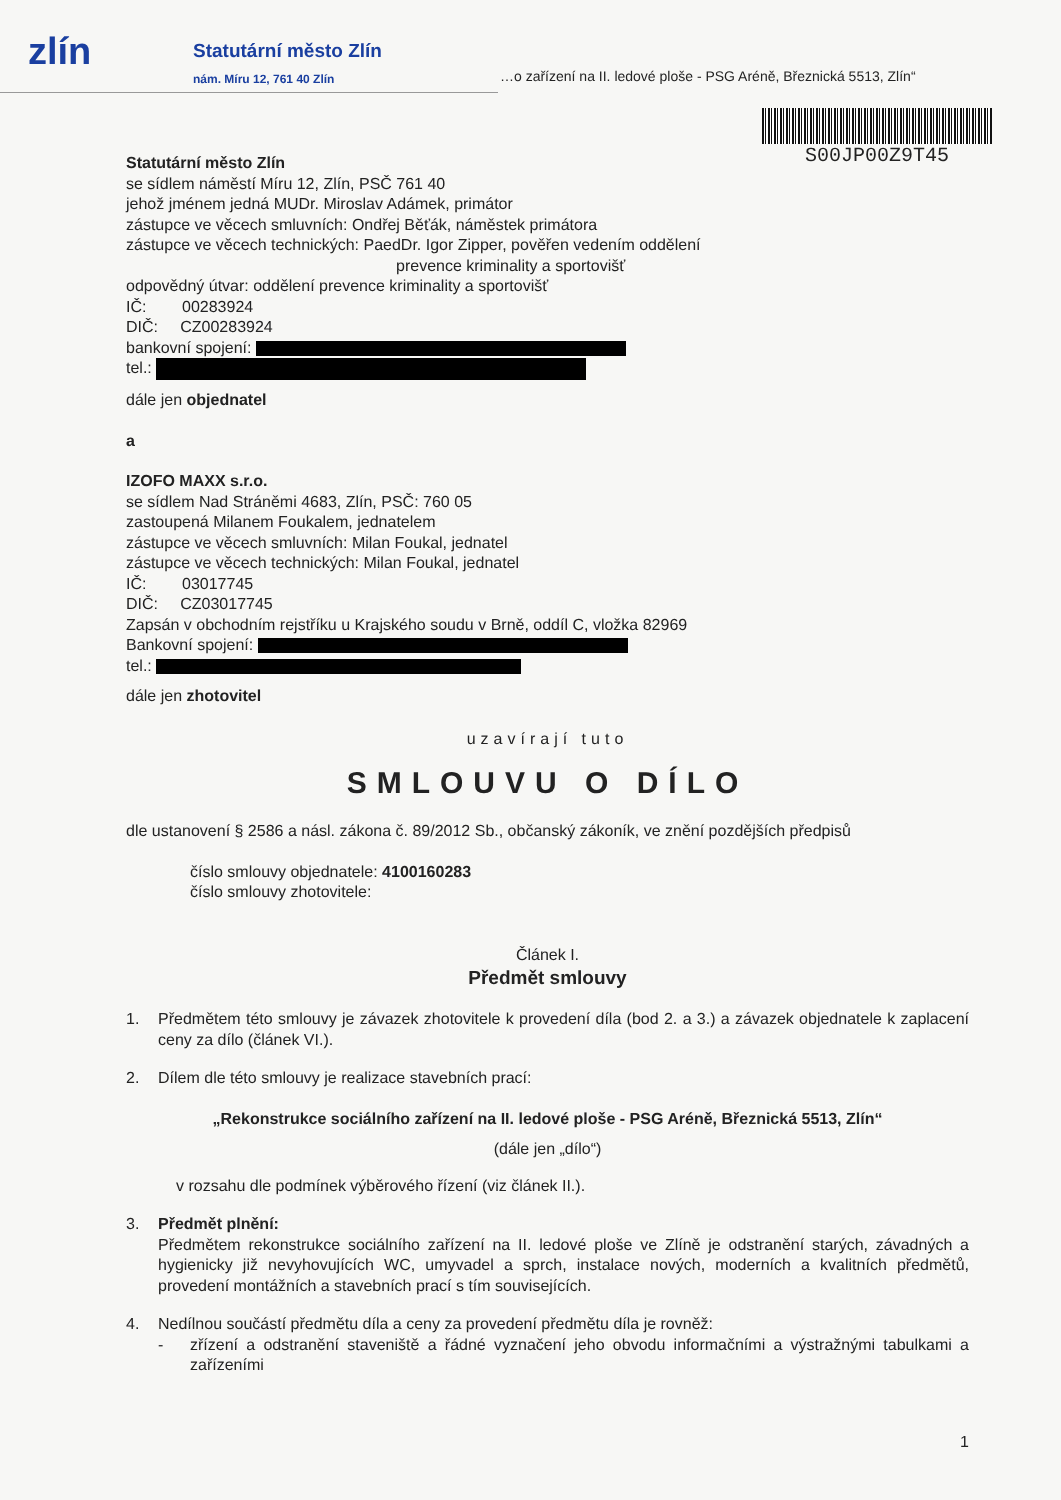zlín
Statutární město Zlín
nám. Míru 12, 761 40 Zlín
…o zařízení na II. ledové ploše - PSG Aréně, Březnická 5513, Zlín“
S00JP00Z9T45
Statutární město Zlín
se sídlem náměstí Míru 12, Zlín, PSČ 761 40
jehož jménem jedná MUDr. Miroslav Adámek, primátor
zástupce ve věcech smluvních: Ondřej Běťák, náměstek primátora
zástupce ve věcech technických: PaedDr. Igor Zipper, pověřen vedením oddělení
prevence kriminality a sportovišť
odpovědný útvar: oddělení prevence kriminality a sportovišť
IČ: 00283924
DIČ: CZ00283924
bankovní spojení:
tel.:
dále jen objednatel
a
IZOFO MAXX s.r.o.
se sídlem Nad Stráněmi 4683, Zlín, PSČ: 760 05
zastoupená Milanem Foukalem, jednatelem
zástupce ve věcech smluvních: Milan Foukal, jednatel
zástupce ve věcech technických: Milan Foukal, jednatel
IČ: 03017745
DIČ: CZ03017745
Zapsán v obchodním rejstříku u Krajského soudu v Brně, oddíl C, vložka 82969
Bankovní spojení:
tel.:
dále jen zhotovitel
uzavírají tuto
SMLOUVU O DÍLO
dle ustanovení § 2586 a násl. zákona č. 89/2012 Sb., občanský zákoník, ve znění pozdějších předpisů
číslo smlouvy objednatele: 4100160283
číslo smlouvy zhotovitele:
Článek I.
Předmět smlouvy
1. Předmětem této smlouvy je závazek zhotovitele k provedení díla (bod 2. a 3.) a závazek objednatele k zaplacení ceny za dílo (článek VI.).
2. Dílem dle této smlouvy je realizace stavebních prací:
„Rekonstrukce sociálního zařízení na II. ledové ploše - PSG Aréně, Březnická 5513, Zlín“
(dále jen „dílo“)
v rozsahu dle podmínek výběrového řízení (viz článek II.).
3. Předmět plnění:
Předmětem rekonstrukce sociálního zařízení na II. ledové ploše ve Zlíně je odstranění starých, závadných a hygienicky již nevyhovujících WC, umyvadel a sprch, instalace nových, moderních a kvalitních předmětů, provedení montážních a stavebních prací s tím souvisejících.
4. Nedílnou součástí předmětu díla a ceny za provedení předmětu díla je rovněž:
- zřízení a odstranění staveniště a řádné vyznačení jeho obvodu informačními a výstražnými tabulkami a zařízeními
1